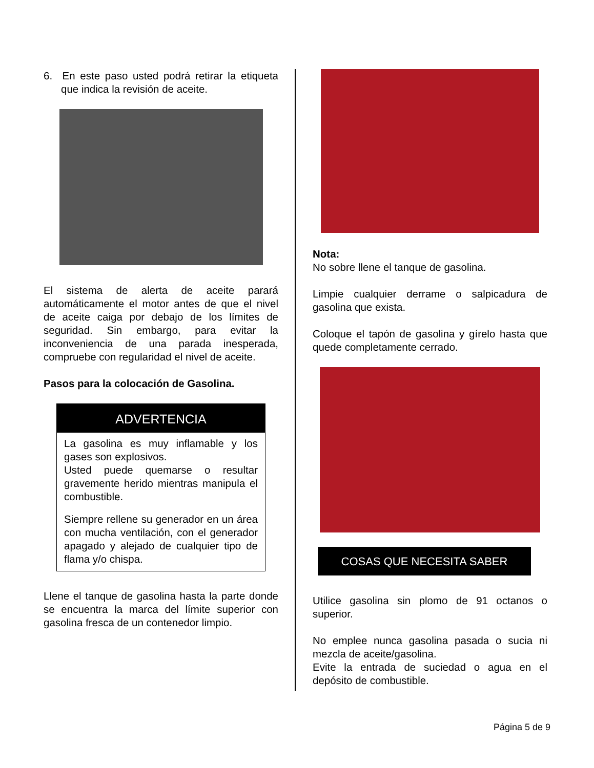6. En este paso usted podrá retirar la etiqueta que indica la revisión de aceite.
El sistema de alerta de aceite parará automáticamente el motor antes de que el nivel de aceite caiga por debajo de los límites de seguridad. Sin embargo, para evitar la inconveniencia de una parada inesperada, compruebe con regularidad el nivel de aceite.
Pasos para la colocación de Gasolina.
ADVERTENCIA
La gasolina es muy inflamable y los gases son explosivos.
Usted puede quemarse o resultar gravemente herido mientras manipula el combustible.
Siempre rellene su generador en un área con mucha ventilación, con el generador apagado y alejado de cualquier tipo de flama y/o chispa.
Llene el tanque de gasolina hasta la parte donde se encuentra la marca del límite superior con gasolina fresca de un contenedor limpio.
Nota:
No sobre llene el tanque de gasolina.
Limpie cualquier derrame o salpicadura de gasolina que exista.
Coloque el tapón de gasolina y gírelo hasta que quede completamente cerrado.
COSAS QUE NECESITA SABER
Utilice gasolina sin plomo de 91 octanos o superior.
No emplee nunca gasolina pasada o sucia ni mezcla de aceite/gasolina.
Evite la entrada de suciedad o agua en el depósito de combustible.
Página 5 de 9